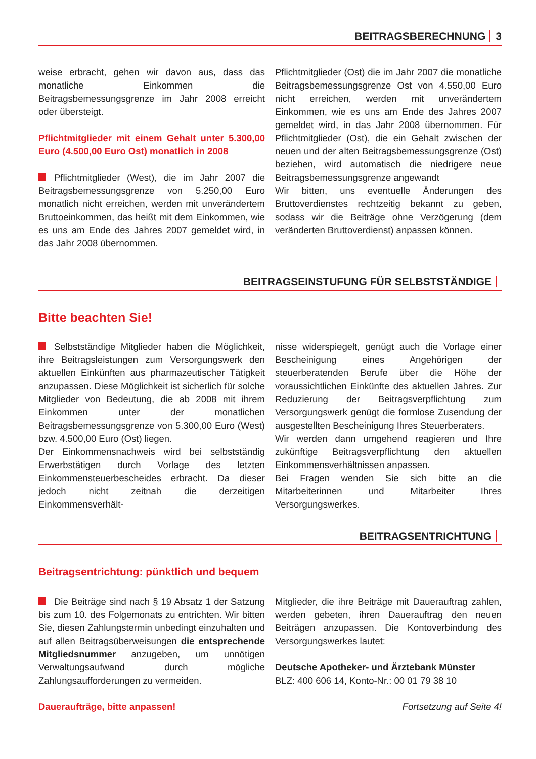BEITRAGSBERECHNUNG 3
weise erbracht, gehen wir davon aus, dass das monatliche Einkommen die Beitragsbemessungsgrenze im Jahr 2008 erreicht oder übersteigt.
Pflichtmitglieder mit einem Gehalt unter 5.300,00 Euro (4.500,00 Euro Ost) monatlich in 2008
Pflichtmitglieder (West), die im Jahr 2007 die Beitragsbemessungsgrenze von 5.250,00 Euro monatlich nicht erreichen, werden mit unverändertem Bruttoeinkommen, das heißt mit dem Einkommen, wie es uns am Ende des Jahres 2007 gemeldet wird, in das Jahr 2008 übernommen.
Pflichtmitglieder (Ost) die im Jahr 2007 die monatliche Beitragsbemessungsgrenze Ost von 4.550,00 Euro nicht erreichen, werden mit unverändertem Einkommen, wie es uns am Ende des Jahres 2007 gemeldet wird, in das Jahr 2008 übernommen. Für Pflichtmitglieder (Ost), die ein Gehalt zwischen der neuen und der alten Beitragsbemessungsgrenze (Ost) beziehen, wird automatisch die niedrigere neue Beitragsbemessungsgrenze angewandt
Wir bitten, uns eventuelle Änderungen des Bruttoverdienstes rechtzeitig bekannt zu geben, sodass wir die Beiträge ohne Verzögerung (dem veränderten Bruttoverdienst) anpassen können.
BEITRAGSEINSTUFUNG FÜR SELBSTSTÄNDIGE
Bitte beachten Sie!
Selbstständige Mitglieder haben die Möglichkeit, ihre Beitragsleistungen zum Versorgungswerk den aktuellen Einkünften aus pharmazeutischer Tätigkeit anzupassen. Diese Möglichkeit ist sicherlich für solche Mitglieder von Bedeutung, die ab 2008 mit ihrem Einkommen unter der monatlichen Beitragsbemessungsgrenze von 5.300,00 Euro (West) bzw. 4.500,00 Euro (Ost) liegen.
Der Einkommensnachweis wird bei selbstständig Erwerbstätigen durch Vorlage des letzten Einkommensteuerbescheides erbracht. Da dieser jedoch nicht zeitnah die derzeitigen Einkommensverhält-
nisse widerspiegelt, genügt auch die Vorlage einer Bescheinigung eines Angehörigen der steuerberatenden Berufe über die Höhe der voraussichtlichen Einkünfte des aktuellen Jahres. Zur Reduzierung der Beitragsverpflichtung zum Versorgungswerk genügt die formlose Zusendung der ausgestellten Bescheinigung Ihres Steuerberaters.
Wir werden dann umgehend reagieren und Ihre zukünftige Beitragsverpflichtung den aktuellen Einkommensverhältnissen anpassen.
Bei Fragen wenden Sie sich bitte an die Mitarbeiterinnen und Mitarbeiter Ihres Versorgungswerkes.
BEITRAGSENTRICHTUNG
Beitragsentrichtung: pünktlich und bequem
Die Beiträge sind nach § 19 Absatz 1 der Satzung bis zum 10. des Folgemonats zu entrichten. Wir bitten Sie, diesen Zahlungstermin unbedingt einzuhalten und auf allen Beitragsüberweisungen die entsprechende Mitgliedsnummer anzugeben, um unnötigen Verwaltungsaufwand durch mögliche Zahlungsaufforderungen zu vermeiden.
Daueraufträge, bitte anpassen!
Mitglieder, die ihre Beiträge mit Dauerauftrag zahlen, werden gebeten, ihren Dauerauftrag den neuen Beiträgen anzupassen. Die Kontoverbindung des Versorgungswerkes lautet:
Deutsche Apotheker- und Ärztebank Münster
BLZ: 400 606 14, Konto-Nr.: 00 01 79 38 10
Fortsetzung auf Seite 4!